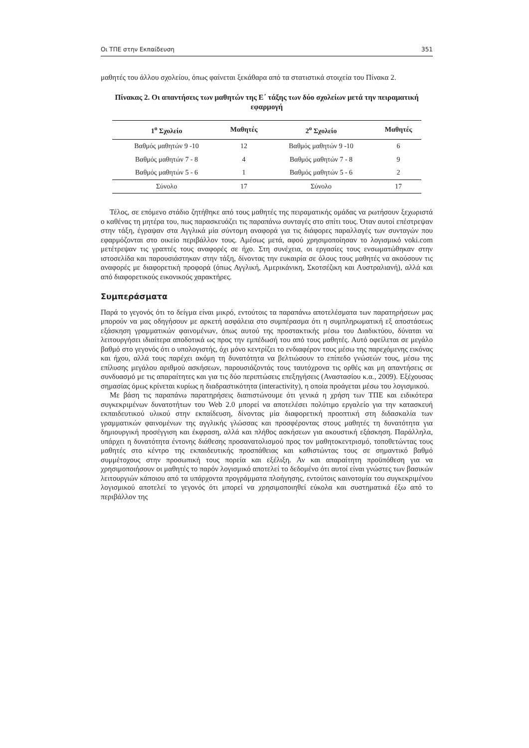Οι ΤΠΕ στην Εκπαίδευση 351
μαθητές του άλλου σχολείου, όπως φαίνεται ξεκάθαρα από τα στατιστικά στοιχεία του Πίνακα 2.
Πίνακας 2. Οι απαντήσεις των μαθητών της Ε΄ τάξης των δύο σχολείων μετά την πειραματική εφαρμογή
| 1<sup>ο</sup> Σχολείο | Μαθητές | 2<sup>ο</sup> Σχολείο | Μαθητές |
| --- | --- | --- | --- |
| Βαθμός μαθητών 9 -10 | 12 | Βαθμός μαθητών 9 -10 | 6 |
| Βαθμός μαθητών 7 - 8 | 4 | Βαθμός μαθητών 7 - 8 | 9 |
| Βαθμός μαθητών 5 - 6 | 1 | Βαθμός μαθητών 5 - 6 | 2 |
| Σύνολο | 17 | Σύνολο | 17 |
Τέλος, σε επόμενο στάδιο ζητήθηκε από τους μαθητές της πειραματικής ομάδας να ρωτήσουν ξεχωριστά ο καθένας τη μητέρα του, πως παρασκευάζει τις παραπάνω συνταγές στο σπίτι τους. Όταν αυτοί επέστρεψαν στην τάξη, έγραψαν στα Αγγλικά μία σύντομη αναφορά για τις διάφορες παραλλαγές των συνταγών που εφαρμόζονται στο οικείο περιβάλλον τους. Αμέσως μετά, αφού χρησιμοποίησαν το λογισμικό voki.com μετέτρεψαν τις γραπτές τους αναφορές σε ήχο. Στη συνέχεια, οι εργασίες τους ενσωματώθηκαν στην ιστοσελίδα και παρουσιάστηκαν στην τάξη, δίνοντας την ευκαιρία σε όλους τους μαθητές να ακούσουν τις αναφορές με διαφορετική προφορά (όπως Αγγλική, Αμερικάνικη, Σκοτσέζικη και Αυστραλιανή), αλλά και από διαφορετικούς εικονικούς χαρακτήρες.
Συμπεράσματα
Παρά το γεγονός ότι το δείγμα είναι μικρό, εντούτοις τα παραπάνω αποτελέσματα των παρατηρήσεων μας μπορούν να μας οδηγήσουν με αρκετή ασφάλεια στο συμπέρασμα ότι η συμπληρωματική εξ αποστάσεως εξάσκηση γραμματικών φαινομένων, όπως αυτού της προστακτικής μέσω του Διαδικτύου, δύναται να λειτουργήσει ιδιαίτερα αποδοτικά ως προς την εμπέδωσή του από τους μαθητές. Αυτό οφείλεται σε μεγάλο βαθμό στο γεγονός ότι ο υπολογιστής, όχι μόνο κεντρίζει το ενδιαφέρον τους μέσω της παρεχόμενης εικόνας και ήχου, αλλά τους παρέχει ακόμη τη δυνατότητα να βελτιώσουν το επίπεδο γνώσεών τους, μέσω της επίλυσης μεγάλου αριθμού ασκήσεων, παρουσιάζοντάς τους ταυτόχρονα τις ορθές και μη απαντήσεις σε συνδυασμό με τις απαραίτητες και για τις δύο περιπτώσεις επεξηγήσεις (Αναστασίου κ.α., 2009). Εξέχουσας σημασίας όμως κρίνεται κυρίως η διαδραστικότητα (interactivity), η οποία προάγεται μέσω του λογισμικού.
Με βάση τις παραπάνω παρατηρήσεις διαπιστώνουμε ότι γενικά η χρήση των ΤΠΕ και ειδικότερα συγκεκριμένων δυνατοτήτων του Web 2.0 μπορεί να αποτελέσει πολύτιμο εργαλείο για την κατασκευή εκπαιδευτικού υλικού στην εκπαίδευση, δίνοντας μία διαφορετική προοπτική στη διδασκαλία των γραμματικών φαινομένων της αγγλικής γλώσσας και προσφέροντας στους μαθητές τη δυνατότητα για δημιουργική προσέγγιση και έκφραση, αλλά και πλήθος ασκήσεων για ακουστική εξάσκηση. Παράλληλα, υπάρχει η δυνατότητα έντονης διάθεσης προσανατολισμού προς τον μαθητοκεντρισμό, τοποθετώντας τους μαθητές στο κέντρο της εκπαιδευτικής προσπάθειας και καθιστώντας τους σε σημαντικό βαθμό συμμέτοχους στην προσωπική τους πορεία και εξέλιξη. Αν και απαραίτητη προϋπόθεση για να χρησιμοποιήσουν οι μαθητές το παρόν λογισμικό αποτελεί το δεδομένο ότι αυτοί είναι γνώστες των βασικών λειτουργιών κάποιου από τα υπάρχοντα προγράμματα πλοήγησης, εντούτοις καινοτομία του συγκεκριμένου λογισμικού αποτελεί το γεγονός ότι μπορεί να χρησιμοποιηθεί εύκολα και συστηματικά έξω από το περιβάλλον της